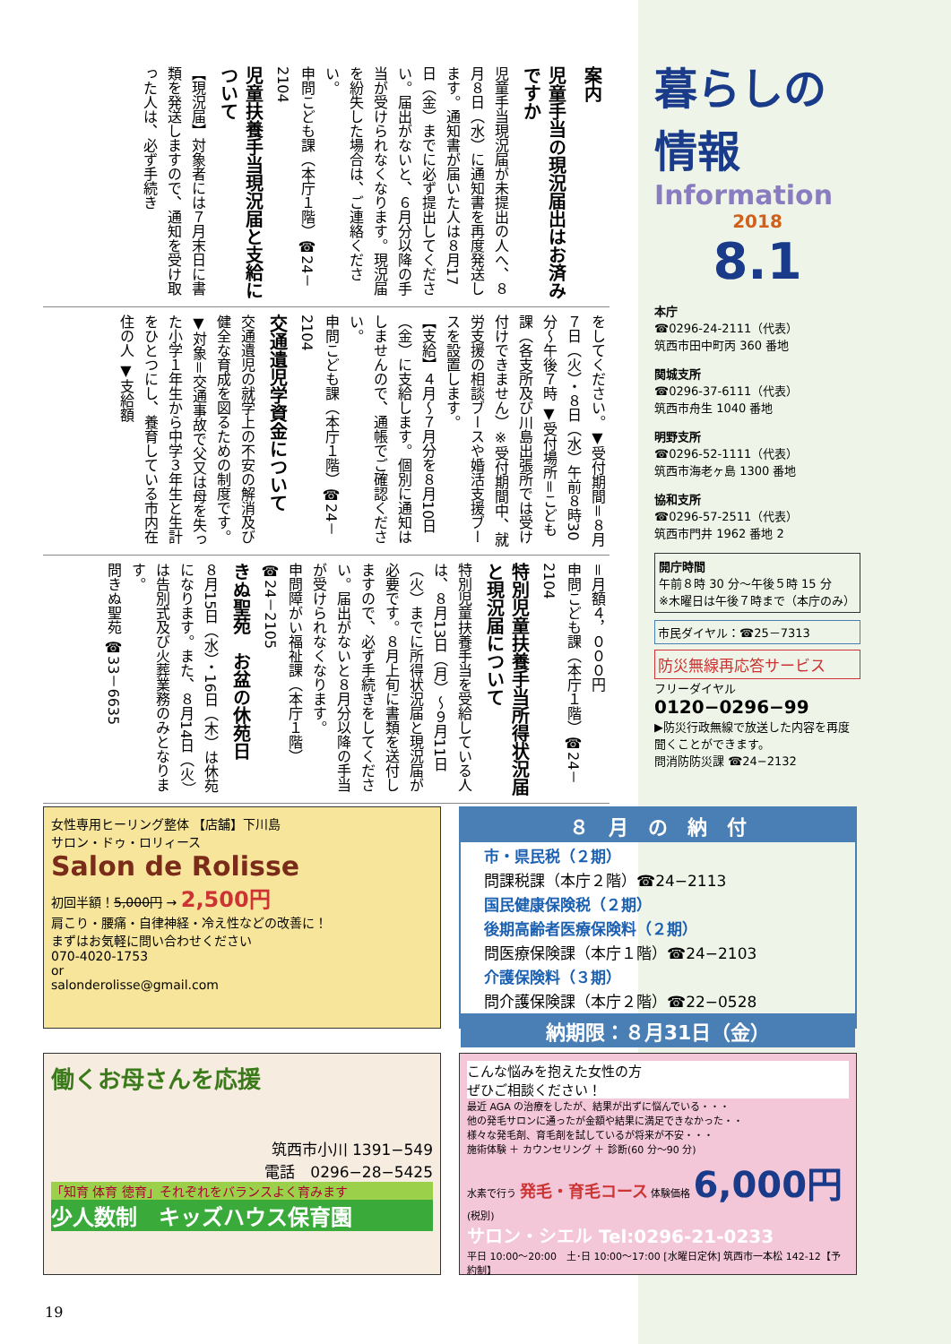案内
児童手当の現況届出はお済みですか
児童手当現況届が未提出の人へ、８月８日（水）に通知書を再度発送します。通知書が届いた人は８月17日（金）までに必ず提出してください。届出がないと、６月分以降の手当が受けられなくなります。現況届を紛失した場合は、ご連絡ください。
申問こども課（本庁１階）☎24－2104
児童扶養手当現況届と支給について
【現況届】対象者には７月末日に書類を発送しますので、通知を受け取った人は、必ず手続き
をしてください。▼受付期間＝８月７日（火）・８日（水）午前８時30分～午後７時 ▼受付場所＝こども課（各支所及び川島出張所では受け付けできません）※受付期間中、就労支援の相談ブースや婚活支援ブースを設置します。
【支給】４月～７月分を８月10日（金）に支給します。個別に通知はしませんので、通帳でご確認ください。
申問こども課（本庁１階）☎24－2104
交通遺児学資金について
交通遺児の就学上の不安の解消及び健全な育成を図るための制度です。▼対象＝交通事故で父又は母を失った小学１年生から中学３年生と生計をひとつにし、養育している市内在住の人 ▼支給額
＝月額４，０００円
申問こども課（本庁１階）☎24－2104
特別児童扶養手当所得状況届と現況届について
特別児童扶養手当を受給している人は、８月13日（月）～９月11日（火）までに所得状況届と現況届が必要です。８月上旬に書類を送付しますので、必ず手続きをしてください。届出がないと８月分以降の手当が受けられなくなります。
申問障がい福祉課（本庁１階）☎24－2105
きぬ聖苑　お盆の休苑日
８月15日（水）・16日（木）は休苑になります。また、８月14日（火）は告別式及び火葬業務のみとなります。
問きぬ聖苑 ☎33－6635
暮らしの
情報
Information
2018
8.1
本庁
☎0296-24-2111（代表）
筑西市田中町丙 360 番地
関城支所
☎0296-37-6111（代表）
筑西市舟生 1040 番地
明野支所
☎0296-52-1111（代表）
筑西市海老ヶ島 1300 番地
協和支所
☎0296-57-2511（代表）
筑西市門井 1962 番地 2
開庁時間
午前８時 30 分～午後５時 15 分
※木曜日は午後７時まで（本庁のみ）
市民ダイヤル：☎25－7313
防災無線再応答サービス
フリーダイヤル
0120−0296−99
▶防災行政無線で放送した内容を再度聞くことができます。
問消防防災課 ☎24−2132
女性専用ヒーリング整体 【店舗】下川島
サロン・ドゥ・ロリィース
Salon de Rolisse
初回半額！5,000円 → 2,500円
肩こり・腰痛・自律神経・冷え性などの改善に！
まずはお気軽に問い合わせください
070-4020-1753
or
salonderolisse@gmail.com
８　月　の　納　付
市・県民税（２期）
問課税課（本庁２階）☎24−2113
国民健康保険税（２期）
後期高齢者医療保険料（２期）
問医療保険課（本庁１階）☎24−2103
介護保険料（３期）
問介護保険課（本庁２階）☎22−0528
納期限：８月31日（金）
働くお母さんを応援
筑西市小川 1391−549
電話　0296−28−5425
「知育 体育 徳育」それぞれをバランスよく育みます
少人数制　キッズハウス保育園
こんな悩みを抱えた女性の方
ぜひご相談ください！
最近 AGA の治療をしたが、結果が出ずに悩んでいる・・・
他の発毛サロンに通ったが金額や結果に満足できなかった・・
様々な発毛剤、育毛剤を試しているが将来が不安・・・
施術体験 ＋ カウンセリング ＋ 診断(60 分〜90 分)
水素で行う 発毛・育毛コース 体験価格 6,000円(税別)
サロン・シエル Tel:0296-21-0233
平日 10:00～20:00　土･日 10:00～17:00 [水曜日定休] 筑西市一本松 142-12【予約制】
19